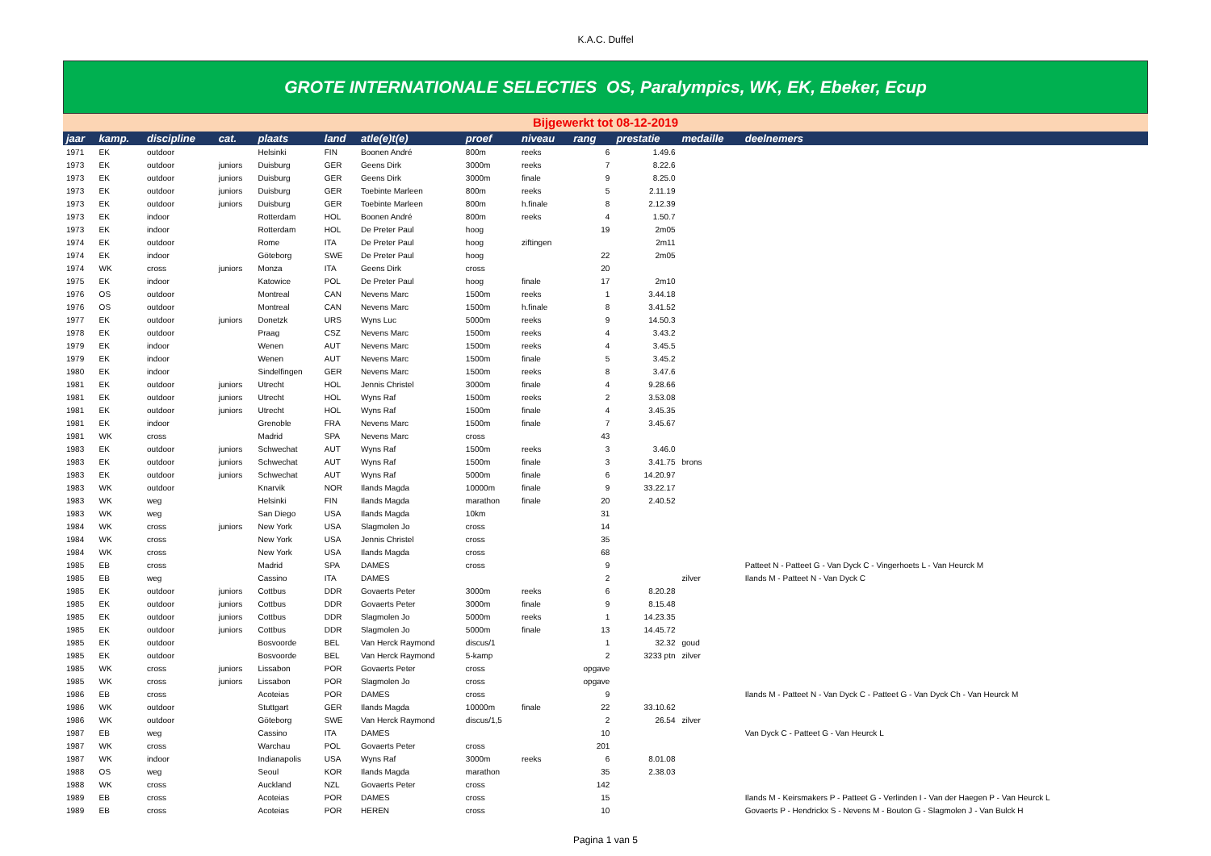K.A.C. Duffel
GROTE INTERNATIONALE SELECTIES OS, Paralympics, WK, EK, Ebeker, Ecup
Bijgewerkt tot 08-12-2019
| jaar | kamp. | discipline | cat. | plaats | land | atle(e)t(e) | proef | niveau | rang | prestatie | medaille | deelnemers |
| --- | --- | --- | --- | --- | --- | --- | --- | --- | --- | --- | --- | --- |
| 1971 | EK | outdoor | | Helsinki | FIN | Boonen André | 800m | reeks | 6 | 1.49.6 | | |
| 1973 | EK | outdoor | juniors | Duisburg | GER | Geens Dirk | 3000m | reeks | 7 | 8.22.6 | | |
| 1973 | EK | outdoor | juniors | Duisburg | GER | Geens Dirk | 3000m | finale | 9 | 8.25.0 | | |
| 1973 | EK | outdoor | juniors | Duisburg | GER | Toebinte Marleen | 800m | reeks | 5 | 2.11.19 | | |
| 1973 | EK | outdoor | juniors | Duisburg | GER | Toebinte Marleen | 800m | h.finale | 8 | 2.12.39 | | |
| 1973 | EK | indoor | | Rotterdam | HOL | Boonen André | 800m | reeks | 4 | 1.50.7 | | |
| 1973 | EK | indoor | | Rotterdam | HOL | De Preter Paul | hoog | | 19 | 2m05 | | |
| 1974 | EK | outdoor | | Rome | ITA | De Preter Paul | hoog | ziftingen | | 2m11 | | |
| 1974 | EK | indoor | | Göteborg | SWE | De Preter Paul | hoog | | 22 | 2m05 | | |
| 1974 | WK | cross | juniors | Monza | ITA | Geens Dirk | cross | | 20 | | | |
| 1975 | EK | indoor | | Katowice | POL | De Preter Paul | hoog | finale | 17 | 2m10 | | |
| 1976 | OS | outdoor | | Montreal | CAN | Nevens Marc | 1500m | reeks | 1 | 3.44.18 | | |
| 1976 | OS | outdoor | | Montreal | CAN | Nevens Marc | 1500m | h.finale | 8 | 3.41.52 | | |
| 1977 | EK | outdoor | juniors | Donetzk | URS | Wyns Luc | 5000m | reeks | 9 | 14.50.3 | | |
| 1978 | EK | outdoor | | Praag | CSZ | Nevens Marc | 1500m | reeks | 4 | 3.43.2 | | |
| 1979 | EK | indoor | | Wenen | AUT | Nevens Marc | 1500m | reeks | 4 | 3.45.5 | | |
| 1979 | EK | indoor | | Wenen | AUT | Nevens Marc | 1500m | finale | 5 | 3.45.2 | | |
| 1980 | EK | indoor | | Sindelfingen | GER | Nevens Marc | 1500m | reeks | 8 | 3.47.6 | | |
| 1981 | EK | outdoor | juniors | Utrecht | HOL | Jennis Christel | 3000m | finale | 4 | 9.28.66 | | |
| 1981 | EK | outdoor | juniors | Utrecht | HOL | Wyns Raf | 1500m | reeks | 2 | 3.53.08 | | |
| 1981 | EK | outdoor | juniors | Utrecht | HOL | Wyns Raf | 1500m | finale | 4 | 3.45.35 | | |
| 1981 | EK | indoor | | Grenoble | FRA | Nevens Marc | 1500m | finale | 7 | 3.45.67 | | |
| 1981 | WK | cross | | Madrid | SPA | Nevens Marc | cross | | 43 | | | |
| 1983 | EK | outdoor | juniors | Schwechat | AUT | Wyns Raf | 1500m | reeks | 3 | 3.46.0 | | |
| 1983 | EK | outdoor | juniors | Schwechat | AUT | Wyns Raf | 1500m | finale | 3 | 3.41.75 | brons | |
| 1983 | EK | outdoor | juniors | Schwechat | AUT | Wyns Raf | 5000m | finale | 6 | 14.20.97 | | |
| 1983 | WK | outdoor | | Knarvik | NOR | Ilands Magda | 10000m | finale | 9 | 33.22.17 | | |
| 1983 | WK | weg | | Helsinki | FIN | Ilands Magda | marathon | finale | 20 | 2.40.52 | | |
| 1983 | WK | weg | | San Diego | USA | Ilands Magda | 10km | | 31 | | | |
| 1984 | WK | cross | juniors | New York | USA | Slagmolen Jo | cross | | 14 | | | |
| 1984 | WK | cross | | New York | USA | Jennis Christel | cross | | 35 | | | |
| 1984 | WK | cross | | New York | USA | Ilands Magda | cross | | 68 | | | |
| 1985 | EB | cross | | Madrid | SPA | DAMES | cross | | 9 | | | Patteet N - Patteet G - Van Dyck C - Vingerhoets L - Van Heurck M |
| 1985 | EB | weg | | Cassino | ITA | DAMES | | | 2 | | zilver | Ilands M - Patteet N - Van Dyck C |
| 1985 | EK | outdoor | juniors | Cottbus | DDR | Govaerts Peter | 3000m | reeks | 6 | 8.20.28 | | |
| 1985 | EK | outdoor | juniors | Cottbus | DDR | Govaerts Peter | 3000m | finale | 9 | 8.15.48 | | |
| 1985 | EK | outdoor | juniors | Cottbus | DDR | Slagmolen Jo | 5000m | reeks | 1 | 14.23.35 | | |
| 1985 | EK | outdoor | juniors | Cottbus | DDR | Slagmolen Jo | 5000m | finale | 13 | 14.45.72 | | |
| 1985 | EK | outdoor | | Bosvoorde | BEL | Van Herck Raymond | discus/1 | | 1 | 32.32 | goud | |
| 1985 | EK | outdoor | | Bosvoorde | BEL | Van Herck Raymond | 5-kamp | | 2 | 3233 ptn | zilver | |
| 1985 | WK | cross | juniors | Lissabon | POR | Govaerts Peter | cross | | opgave | | | |
| 1985 | WK | cross | juniors | Lissabon | POR | Slagmolen Jo | cross | | opgave | | | |
| 1986 | EB | cross | | Acoteias | POR | DAMES | cross | | 9 | | | Ilands M - Patteet N - Van Dyck C - Patteet G - Van Dyck Ch - Van Heurck M |
| 1986 | WK | outdoor | | Stuttgart | GER | Ilands Magda | 10000m | finale | 22 | 33.10.62 | | |
| 1986 | WK | outdoor | | Göteborg | SWE | Van Herck Raymond | discus/1,5 | | 2 | 26.54 | zilver | |
| 1987 | EB | weg | | Cassino | ITA | DAMES | | | 10 | | | Van Dyck C - Patteet G - Van Heurck L |
| 1987 | WK | cross | | Warchau | POL | Govaerts Peter | cross | | 201 | | | |
| 1987 | WK | indoor | | Indianapolis | USA | Wyns Raf | 3000m | reeks | 6 | 8.01.08 | | |
| 1988 | OS | weg | | Seoul | KOR | Ilands Magda | marathon | | 35 | 2.38.03 | | |
| 1988 | WK | cross | | Auckland | NZL | Govaerts Peter | cross | | 142 | | | |
| 1989 | EB | cross | | Acoteias | POR | DAMES | cross | | 15 | | | Ilands M - Keirsmakers P - Patteet G - Verlinden I - Van der Haegen P - Van Heurck L |
| 1989 | EB | cross | | Acoteias | POR | HEREN | cross | | 10 | | | Govaerts P - Hendrickx S - Nevens M - Bouton G - Slagmolen J - Van Bulck H |
Pagina 1 van 5